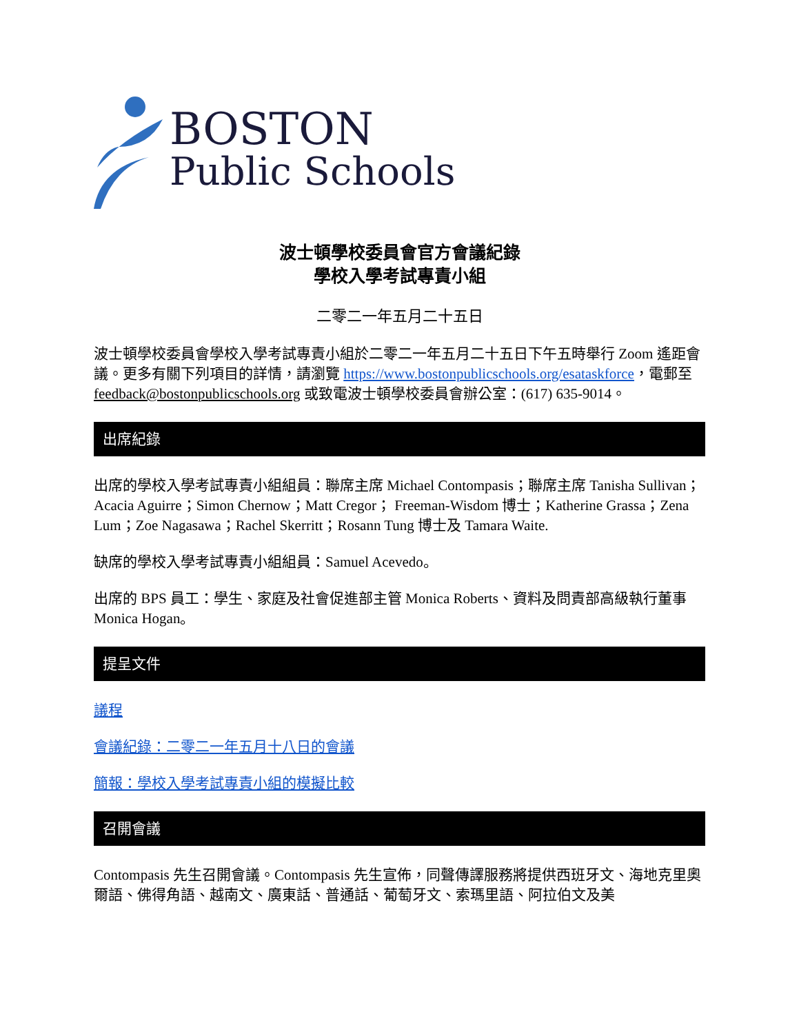BOSTON
Public Schools
波士頓學校委員會官方會議紀錄
學校入學考試專責小組
二零二一年五月二十五日
波士頓學校委員會學校入學考試專責小組於二零二一年五月二十五日下午五時舉行 Zoom 遙距會議。更多有關下列項目的詳情，請瀏覽 https://www.bostonpublicschools.org/esataskforce，電郵至 feedback@bostonpublicschools.org 或致電波士頓學校委員會辦公室：(617) 635-9014。
出席紀錄
出席的學校入學考試專責小組組員：聯席主席 Michael Contompasis；聯席主席 Tanisha Sullivan；Acacia Aguirre；Simon Chernow；Matt Cregor； Freeman-Wisdom 博士；Katherine Grassa；Zena Lum；Zoe Nagasawa；Rachel Skerritt；Rosann Tung 博士及 Tamara Waite.
缺席的學校入學考試專責小組組員：Samuel Acevedo。
出席的 BPS 員工：學生、家庭及社會促進部主管 Monica Roberts、資料及問責部高級執行董事 Monica Hogan。
提呈文件
議程
會議紀錄：二零二一年五月十八日的會議
簡報：學校入學考試專責小組的模擬比較
召開會議
Contompasis 先生召開會議。Contompasis 先生宣佈，同聲傳譯服務將提供西班牙文、海地克里奧爾語、佛得角語、越南文、廣東話、普通話、葡萄牙文、索瑪里語、阿拉伯文及美